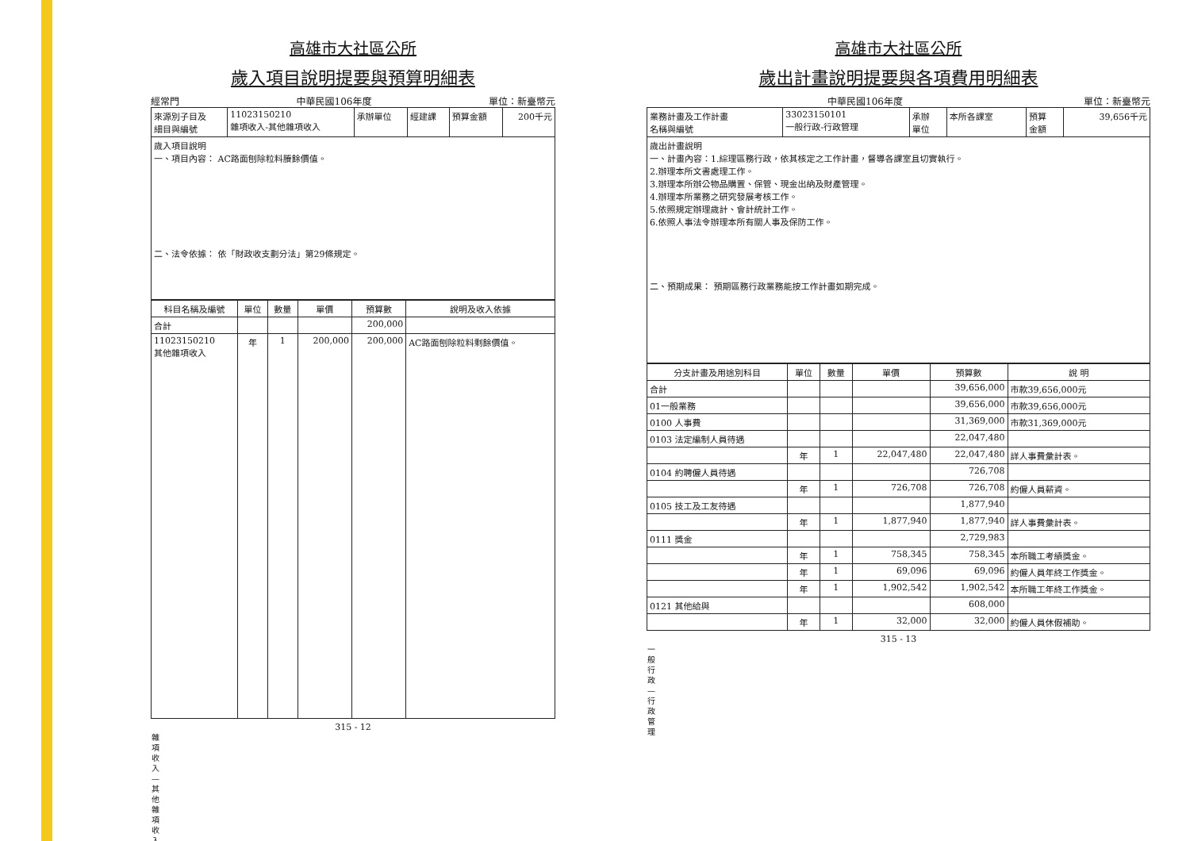高雄市大社區公所
歲入項目說明提要與預算明細表
經常門 中華民國106年度 單位：新臺幣元
| 來源別子目及 細目與編號 | 11023150210 雜項收入-其他雜項收入 | 承辦單位 | 經建課 | 預算金額 | 200千元 |
| 歲入項目說明 一、項目內容： AC路面刨除粒料賸餘價值。 二、法令依據： 依「財政收支劃分法」第29條規定。 | | | | | |
| 科目名稱及編號 | 單位 | 數量 | 單價 | 預算數 | 說明及收入依據 |
| --- | --- | --- | --- | --- | --- |
| 合計 | | | | 200,000 | |
| 11023150210 其他雜項收入 | 年 | 1 | 200,000 | 200,000 | AC路面刨除粒料剩餘價值。 |
315 - 12
雜項收入—其他雜項收入
高雄市大社區公所
歲出計畫說明提要與各項費用明細表
中華民國106年度 單位：新臺幣元
| 業務計畫及工作計畫 名稱與編號 | 33023150101 一般行政-行政管理 | 承辦 單位 | 本所各課室 | 預算 金額 | 39,656千元 |
| 歲出計畫說明 一、計畫內容：1.綜理區務行政，依其核定之工作計畫，督導各課室且切實執行。 2.辦理本所文書處理工作。 3.辦理本所辦公物品購置、保管、現金出納及財產管理。 4.辦理本所業務之研究發展考核工作。 5.依照規定辦理歲計、會計統計工作。 6.依照人事法令辦理本所有關人事及保防工作。 二、預期成果： 預期區務行政業務能按工作計畫如期完成。 | | | | | |
| 分支計畫及用途別科目 | 單位 | 數量 | 單價 | 預算數 | 說 明 |
| --- | --- | --- | --- | --- | --- |
| 合計 | | | | 39,656,000 | 市款39,656,000元 |
| 01一般業務 | | | | 39,656,000 | 市款39,656,000元 |
| 0100 人事費 | | | | 31,369,000 | 市款31,369,000元 |
| 0103 法定編制人員待遇 | | | | 22,047,480 | |
| | 年 | 1 | 22,047,480 | 22,047,480 | 詳人事費彙計表。 |
| 0104 約聘僱人員待遇 | | | | 726,708 | |
| | 年 | 1 | 726,708 | 726,708 | 約僱人員薪資。 |
| 0105 技工及工友待遇 | | | | 1,877,940 | |
| | 年 | 1 | 1,877,940 | 1,877,940 | 詳人事費彙計表。 |
| 0111 獎金 | | | | 2,729,983 | |
| | 年 | 1 | 758,345 | 758,345 | 本所職工考績獎金。 |
| | 年 | 1 | 69,096 | 69,096 | 約僱人員年終工作獎金。 |
| | 年 | 1 | 1,902,542 | 1,902,542 | 本所職工年終工作獎金。 |
| 0121 其他給與 | | | | 608,000 | |
| | 年 | 1 | 32,000 | 32,000 | 約僱人員休假補助。 |
315 - 13
一般行政—行政管理